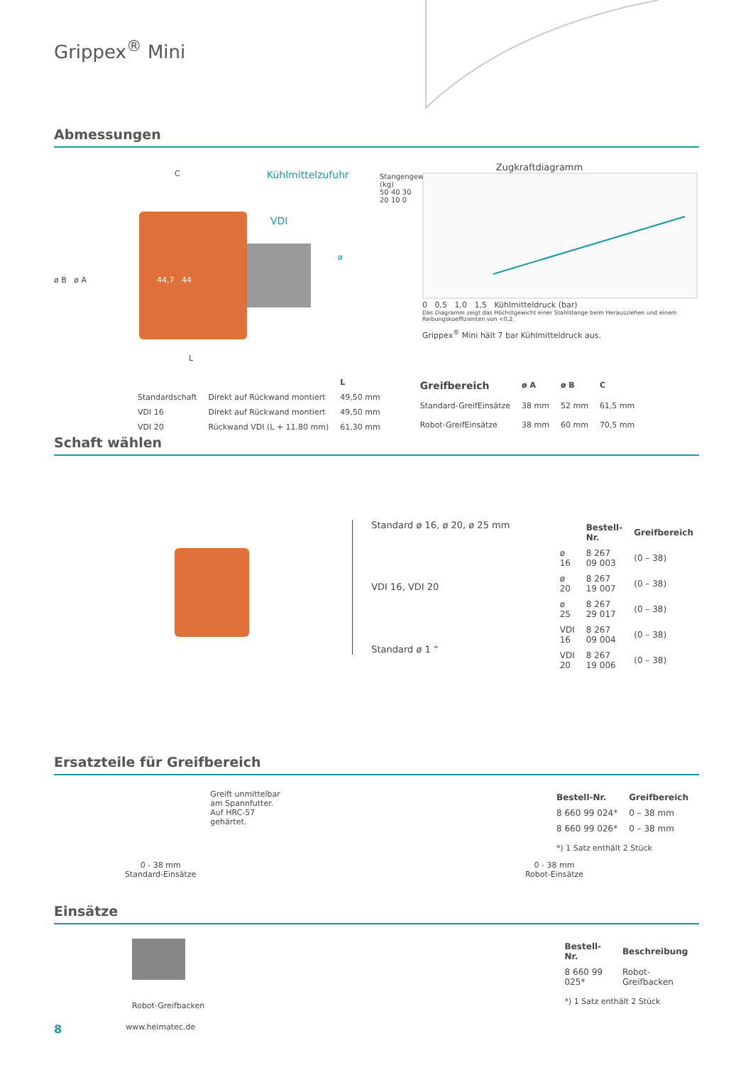Grippex<sup>®</sup> Mini
Abmessungen
Kühlmittelzufuhr
C
VDI
ø
ø B ø A 44,7 44
L
Zugkraftdiagramm
Stangengewicht (kg)
50 40 30 20 10 0
0 0,5 1,0 1,5 Kühlmitteldruck (bar)
Das Diagramm zeigt das Höchstgewicht einer Stahlstange beim Herausziehen und einem Reibungskoeffizienten von <0,2.
Grippex<sup>®</sup> Mini hält 7 bar Kühlmitteldruck aus.
| | | L |
| --- | --- | --- |
| Standardschaft | Direkt auf Rückwand montiert | 49,50 mm |
| VDI 16 | Direkt auf Rückwand montiert | 49,50 mm |
| VDI 20 | Rückwand VDI (L + 11.80 mm) | 61,30 mm |
| Greifbereich | ø A | ø B | C |
| --- | --- | --- | --- |
| Standard-GreifEinsätze | 38 mm | 52 mm | 61,5 mm |
| Robot-GreifEinsätze | 38 mm | 60 mm | 70,5 mm |
Schaft wählen
Standard ø 16, ø 20, ø 25 mm
VDI 16, VDI 20
Standard ø 1 “
| | Bestell-Nr. | Greifbereich |
| --- | --- | --- |
| ø 16 | 8 267 09 003 | (0 – 38) |
| ø 20 | 8 267 19 007 | (0 – 38) |
| ø 25 | 8 267 29 017 | (0 – 38) |
| VDI 16 | 8 267 09 004 | (0 – 38) |
| VDI 20 | 8 267 19 006 | (0 – 38) |
Ersatzteile für Greifbereich
0 - 38 mm
Standard-Einsätze
Greift unmittelbar
am Spannfutter.
Auf HRC-57
gehärtet.
0 - 38 mm
Robot-Einsätze
| Bestell-Nr. | Greifbereich |
| --- | --- |
| 8 660 99 024* | 0 – 38 mm |
| 8 660 99 026* | 0 – 38 mm |
*) 1 Satz enthält 2 Stück
Einsätze
Robot-Greifbacken
| Bestell-Nr. | Beschreibung |
| --- | --- |
| 8 660 99 025* | Robot-Greifbacken |
*) 1 Satz enthält 2 Stück
8 www.heimatec.de